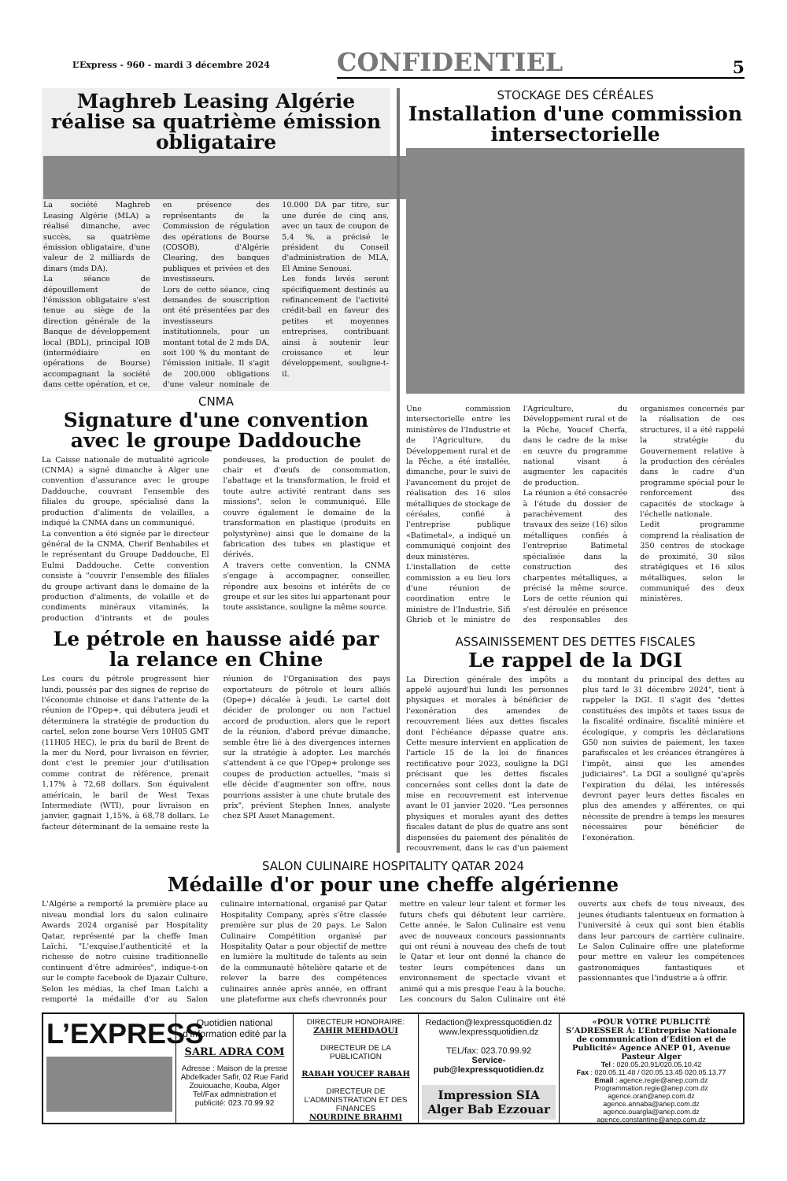L’Express - 960 - mardi 3 décembre 2024
CONFIDENTIEL 5
Maghreb Leasing Algérie réalise sa quatrième émission obligataire
La société Maghreb Leasing Algérie (MLA) a réalisé dimanche, avec succès, sa quatrième émission obligataire, d'une valeur de 2 milliards de dinars (mds DA).
La séance de dépouillement de l'émission obligataire s'est tenue au siège de la direction générale de la Banque de développement local (BDL), principal IOB (intermédiaire en opérations de Bourse) accompagnant la société dans cette opération, et ce, en présence des représentants de la Commission de régulation des opérations de Bourse (COSOB), d'Algérie Clearing, des banques publiques et privées et des investisseurs.
Lors de cette séance, cinq demandes de souscription ont été présentées par des investisseurs institutionnels, pour un montant total de 2 mds DA, soit 100 % du montant de l'émission initiale. Il s'agit de 200.000 obligations d'une valeur nominale de 10.000 DA par titre, sur une durée de cinq ans, avec un taux de coupon de 5,4 %, a précisé le président du Conseil d'administration de MLA, El Amine Senousi.
Les fonds levés seront spécifiquement destinés au refinancement de l'activité crédit-bail en faveur des petites et moyennes entreprises, contribuant ainsi à soutenir leur croissance et leur développement, souligne-t-il.
CNMA
Signature d'une convention avec le groupe Daddouche
La Caisse nationale de mutualité agricole (CNMA) a signé dimanche à Alger une convention d'assurance avec le groupe Daddouche, couvrant l'ensemble des filiales du groupe, spécialisé dans la production d'aliments de volailles, a indiqué la CNMA dans un communiqué.
La convention a été signée par le directeur général de la CNMA, Cherif Benhabiles et le représentant du Groupe Daddouche, El Eulmi Daddouche. Cette convention consiste à "couvrir l'ensemble des filiales du groupe activant dans le domaine de la production d'aliments, de volaille et de condiments minéraux vitaminés, la production d'intrants et de poules pondeuses, la production de poulet de chair et d'œufs de consommation, l'abattage et la transformation, le froid et toute autre activité rentrant dans ses missions", selon le communiqué. Elle couvre également le domaine de la transformation en plastique (produits en polystyrène) ainsi que le domaine de la fabrication des tubes en plastique et dérivés.
A travers cette convention, la CNMA s'engage à accompagner, conseiller, répondre aux besoins et intérêts de ce groupe et sur les sites lui appartenant pour toute assistance, souligne la même source.
Le pétrole en hausse aidé par la relance en Chine
Les cours du pétrole progressent hier lundi, poussés par des signes de reprise de l'économie chinoise et dans l'attente de la réunion de l'Opep+, qui débutera jeudi et déterminera la stratégie de production du cartel, selon zone bourse Vers 10H05 GMT (11H05 HEC), le prix du baril de Brent de la mer du Nord, pour livraison en février, dont c'est le premier jour d'utilisation comme contrat de référence, prenait 1,17% à 72,68 dollars. Son équivalent américain, le baril de West Texas Intermediate (WTI), pour livraison en janvier, gagnait 1,15%, à 68,78 dollars. Le facteur déterminant de la semaine reste la réunion de l'Organisation des pays exportateurs de pétrole et leurs alliés (Opep+) décalée à jeudi. Le cartel doit décider de prolonger ou non l'actuel accord de production, alors que le report de la réunion, d'abord prévue dimanche, semble être lié à des divergences internes sur la stratégie à adopter. Les marchés s'attendent à ce que l'Opep+ prolonge ses coupes de production actuelles, "mais si elle décide d'augmenter son offre, nous pourrions assister à une chute brutale des prix", prévient Stephen Innes, analyste chez SPI Asset Management.
STOCKAGE DES CÉRÉALES
Installation d'une commission intersectorielle
Une commission intersectorielle entre les ministères de l'Industrie et de l'Agriculture, du Développement rural et de la Pêche, a été installée, dimanche, pour le suivi de l'avancement du projet de réalisation des 16 silos métalliques de stockage de céréales, confié à l'entreprise publique «Batimetal», a indiqué un communiqué conjoint des deux ministères.
L'installation de cette commission a eu lieu lors d'une réunion de coordination entre le ministre de l'Industrie, Sifi Ghrieb et le ministre de l'Agriculture, du Développement rural et de la Pêche, Youcef Cherfa, dans le cadre de la mise en œuvre du programme national visant à augmenter les capacités de production.
La réunion a été consacrée à l'étude du dossier de parachèvement des travaux des seize (16) silos métalliques confiés à l'entreprise Batimetal spécialisée dans la construction des charpentes métalliques, a précisé la même source. Lors de cette réunion qui s'est déroulée en présence des responsables des organismes concernés par la réalisation de ces structures, il a été rappelé la stratégie du Gouvernement relative à la production des céréales dans le cadre d'un programme spécial pour le renforcement des capacités de stockage à l'échelle nationale.
Ledit programme comprend la réalisation de 350 centres de stockage de proximité, 30 silos stratégiques et 16 silos métalliques, selon le communiqué des deux ministères.
ASSAINISSEMENT DES DETTES FISCALES
Le rappel de la DGI
La Direction générale des impôts a appelé aujourd'hui lundi les personnes physiques et morales à bénéficier de l'exonération des amendes de recouvrement liées aux dettes fiscales dont l'échéance dépasse quatre ans. Cette mesure intervient en application de l'article 15 de la loi de finances rectificative pour 2023, souligne la DGI précisant que les dettes fiscales concernées sont celles dont la date de mise en recouvrement est intervenue avant le 01 janvier 2020. "Les personnes physiques et morales ayant des dettes fiscales datant de plus de quatre ans sont dispensées du paiement des pénalités de recouvrement, dans le cas d'un paiement du montant du principal des dettes au plus tard le 31 décembre 2024", tient à rappeler la DGI. Il s'agit des "dettes constituées des impôts et taxes issus de la fiscalité ordinaire, fiscalité minière et écologique, y compris les déclarations G50 non suivies de paiement, les taxes parafiscales et les créances étrangères à l'impôt, ainsi que les amendes judiciaires". La DGI a souligné qu'après l'expiration du délai, les intéressés devront payer leurs dettes fiscales en plus des amendes y afférentes, ce qui nécessite de prendre à temps les mesures nécessaires pour bénéficier de l'exonération.
SALON CULINAIRE HOSPITALITY QATAR 2024
Médaille d'or pour une cheffe algérienne
L'Algérie a remporté la première place au niveau mondial lors du salon culinaire Awards 2024 organisé par Hospitality Qatar, représenté par la cheffe Iman Laïchi. "L'exquise,l’authenticité et la richesse de notre cuisine traditionnelle continuent d'être admirées", indique-t-on sur le compte facebook de Djazair Culture. Selon les médias, la chef Iman Laïchi a remporté la médaille d'or au Salon culinaire international, organisé par Qatar Hospitality Company, après s'être classée première sur plus de 20 pays. Le Salon Culinaire Compétition organisé par Hospitality Qatar a pour objectif de mettre en lumière la multitude de talents au sein de la communauté hôtelière qatarie et de relever la barre des compétences culinaires année après année, en offrant une plateforme aux chefs chevronnés pour mettre en valeur leur talent et former les futurs chefs qui débutent leur carrière. Cette année, le Salon Culinaire est venu avec de nouveaux concours passionnants qui ont réuni à nouveau des chefs de tout le Qatar et leur ont donné la chance de tester leurs compétences dans un environnement de spectacle vivant et animé qui a mis presque l'eau à la bouche. Les concours du Salon Culinaire ont été ouverts aux chefs de tous niveaux, des jeunes étudiants talentueux en formation à l'université à ceux qui sont bien établis dans leur parcours de carrière culinaire. Le Salon Culinaire offre une plateforme pour mettre en valeur les compétences gastronomiques fantastiques et passionnantes que l'industrie a à offrir.
L’EXPRESS
Quotidien national d’information edité par la
SARL ADRA COM
Adresse : Maison de la presse Abdelkader Safir, 02 Rue Farid Zouiouache, Kouba, Alger
Tel/Fax admnistration et publicité: 023.70.99.92
DIRECTEUR HONORAIRE:
ZAHIR MEHDAOUI
DIRECTEUR DE LA PUBLICATION
RABAH YOUCEF RABAH
DIRECTEUR DE L'ADMINISTRATION ET DES FINANCES
NOURDINE BRAHMI
Redaction@lexpressquotidien.dz
www.lexpressquotidien.dz
TEL/fax: 023.70.99.92
Service-pub@lexpressquotidien.dz
Impression SIA Alger Bab Ezzouar
«POUR VOTRE PUBLICITÉ S’ADRESSER À: L’Entreprise Nationale de communication d’Edition et de Publicité» Agence ANEP 01, Avenue Pasteur Alger
Tel : 020.05.20.91/020.05.10.42
Fax : 020.05.11.48 / 020.05.13.45 020.05.13.77
Email : agence.regie@anep.com.dz
Programmation.regie@anep.com.dz
agence.oran@anep.com.dz
agence.annaba@anep.com.dz
agence.ouargla@anep.com.dz
agence.constantine@anep.com.dz